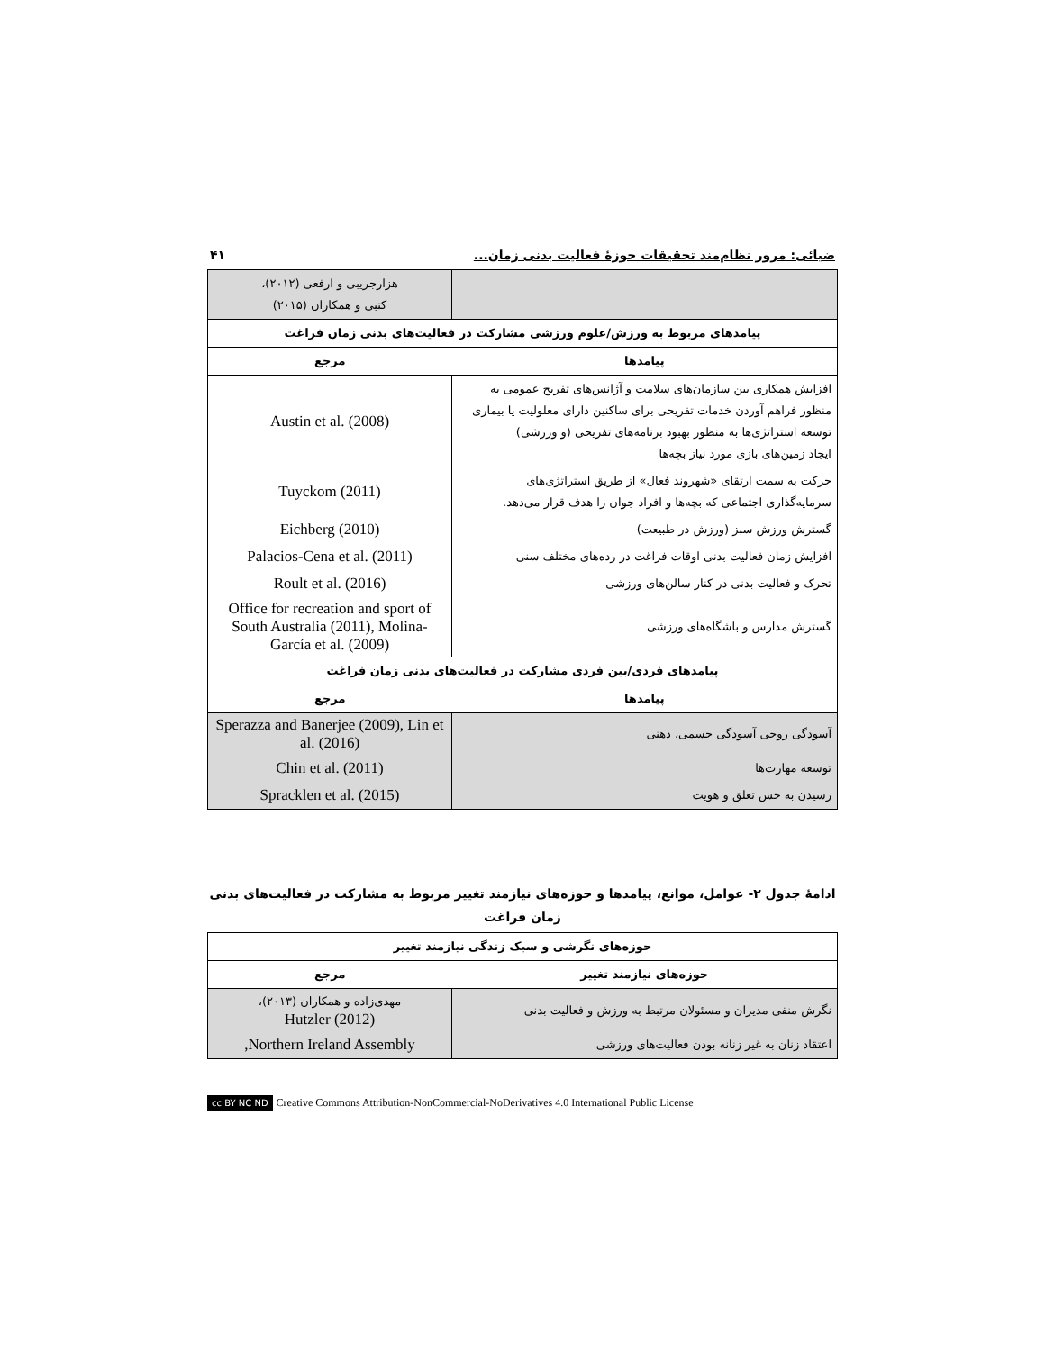ضیائی: مرور نظام‌مند تحقیقات حوزۀ فعالیت بدنی زمان... ۴۱
| | هزارجریبی و ارفعی (۲۰۱۲)، کتبی و همکاران (۲۰۱۵) |
| پیامدهای مربوط به ورزش/علوم ورزشی مشارکت در فعالیت‌های بدنی زمان فراغت | |
| پیامدها | مرجع |
| افزایش همکاری بین سازمان‌های سلامت و آژانس‌های تفریح عمومی به منظور فراهم آوردن خدمات تفریحی برای ساکنین دارای معلولیت یا بیماری توسعه استراتژی‌ها به منظور بهبود برنامه‌های تفریحی (و ورزشی) ایجاد زمین‌های بازی مورد نیاز بچه‌ها | Austin et al. (2008) |
| حرکت به سمت ارتقای «شهروند فعال» از طریق استراتژی‌های سرمایه‌گذاری اجتماعی که بچه‌ها و افراد جوان را هدف قرار می‌دهد. | Tuyckom (2011) |
| گسترش ورزش سبز (ورزش در طبیعت) | Eichberg (2010) |
| افزایش زمان فعالیت بدنی اوقات فراغت در رده‌های مختلف سنی | Palacios-Cena et al. (2011) |
| تحرک و فعالیت بدنی در کنار سالن‌های ورزشی | Roult et al. (2016) |
| گسترش مدارس و باشگاه‌های ورزشی | Office for recreation and sport of South Australia (2011), Molina-García et al. (2009) |
| پیامدهای فردی/بین فردی مشارکت در فعالیت‌های بدنی زمان فراغت | |
| پیامدها | مرجع |
| آسودگی روحی آسودگی جسمی، ذهنی | Sperazza and Banerjee (2009), Lin et al. (2016) |
| توسعه مهارت‌ها | Chin et al. (2011) |
| رسیدن به حس تعلق و هویت | Spracklen et al. (2015) |
ادامۀ جدول ۲- عوامل، موانع، پیامدها و حوزه‌های نیازمند تغییر مربوط به مشارکت در فعالیت‌های بدنی زمان فراغت
| حوزه‌های نگرشی و سبک زندگی نیازمند تغییر | |
| --- | --- |
| حوزه‌های نیازمند تغییر | مرجع |
| نگرش منفی مدیران و مسئولان مرتبط به ورزش و فعالیت بدنی | مهدی‌زاده و همکاران (۲۰۱۳)، Hutzler (2012) |
| اعتقاد زنان به غیر زنانه بودن فعالیت‌های ورزشی | Northern Ireland Assembly, |
cc BY NC ND Creative Commons Attribution-NonCommercial-NoDerivatives 4.0 International Public License